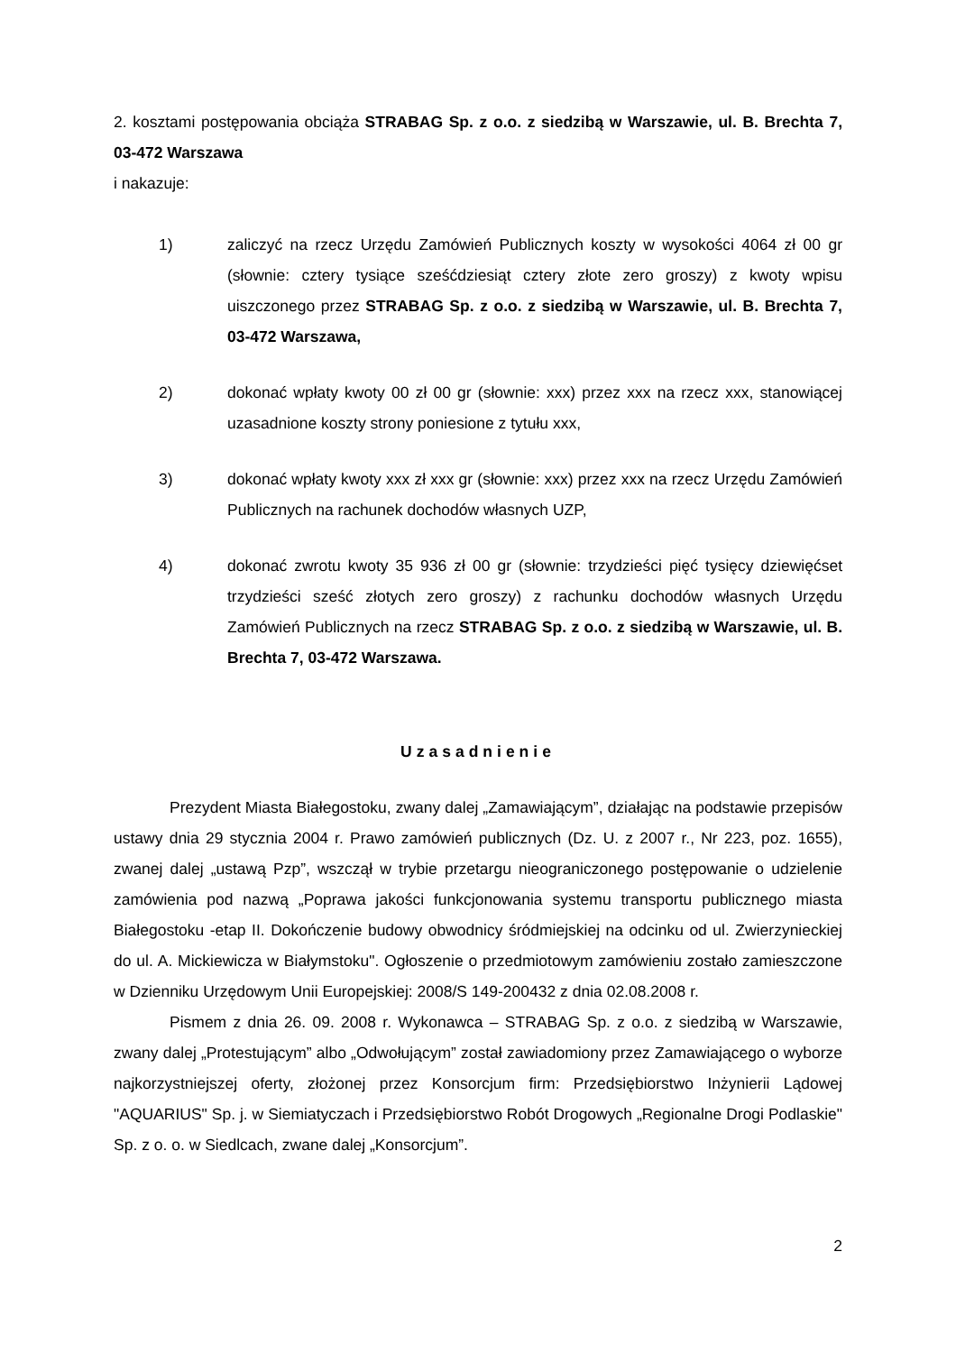2. kosztami postępowania obciąża STRABAG Sp. z o.o. z siedzibą w Warszawie, ul. B. Brechta 7, 03-472 Warszawa
i nakazuje:
1) zaliczyć na rzecz Urzędu Zamówień Publicznych koszty w wysokości 4064 zł 00 gr (słownie: cztery tysiące sześćdziesiąt cztery złote zero groszy) z kwoty wpisu uiszczonego przez STRABAG Sp. z o.o. z siedzibą w Warszawie, ul. B. Brechta 7, 03-472 Warszawa,
2) dokonać wpłaty kwoty 00 zł 00 gr (słownie: xxx) przez xxx na rzecz xxx, stanowiącej uzasadnione koszty strony poniesione z tytułu xxx,
3) dokonać wpłaty kwoty xxx zł xxx gr (słownie: xxx) przez xxx na rzecz Urzędu Zamówień Publicznych na rachunek dochodów własnych UZP,
4) dokonać zwrotu kwoty 35 936 zł 00 gr (słownie: trzydzieści pięć tysięcy dziewięćset trzydzieści sześć złotych zero groszy) z rachunku dochodów własnych Urzędu Zamówień Publicznych na rzecz STRABAG Sp. z o.o. z siedzibą w Warszawie, ul. B. Brechta 7, 03-472 Warszawa.
Uzasadnienie
Prezydent Miasta Białegostoku, zwany dalej „Zamawiającym”, działając na podstawie przepisów ustawy dnia 29 stycznia 2004 r. Prawo zamówień publicznych (Dz. U. z 2007 r., Nr 223, poz. 1655), zwanej dalej „ustawą Pzp”, wszczął w trybie przetargu nieograniczonego postępowanie o udzielenie zamówienia pod nazwą „Poprawa jakości funkcjonowania systemu transportu publicznego miasta Białegostoku -etap II. Dokończenie budowy obwodnicy śródmiejskiej na odcinku od ul. Zwierzynieckiej do ul. A. Mickiewicza w Białymstoku". Ogłoszenie o przedmiotowym zamówieniu zostało zamieszczone w Dzienniku Urzędowym Unii Europejskiej: 2008/S 149-200432 z dnia 02.08.2008 r.
Pismem z dnia 26. 09. 2008 r. Wykonawca – STRABAG Sp. z o.o. z siedzibą w Warszawie, zwany dalej „Protestującym” albo „Odwołującym” został zawiadomiony przez Zamawiającego o wyborze najkorzystniejszej oferty, złożonej przez Konsorcjum firm: Przedsiębiorstwo Inżynierii Lądowej "AQUARIUS" Sp. j. w Siemiatyczach i Przedsiębiorstwo Robót Drogowych „Regionalne Drogi Podlaskie" Sp. z o. o. w Siedlcach, zwane dalej „Konsorcjum”.
2